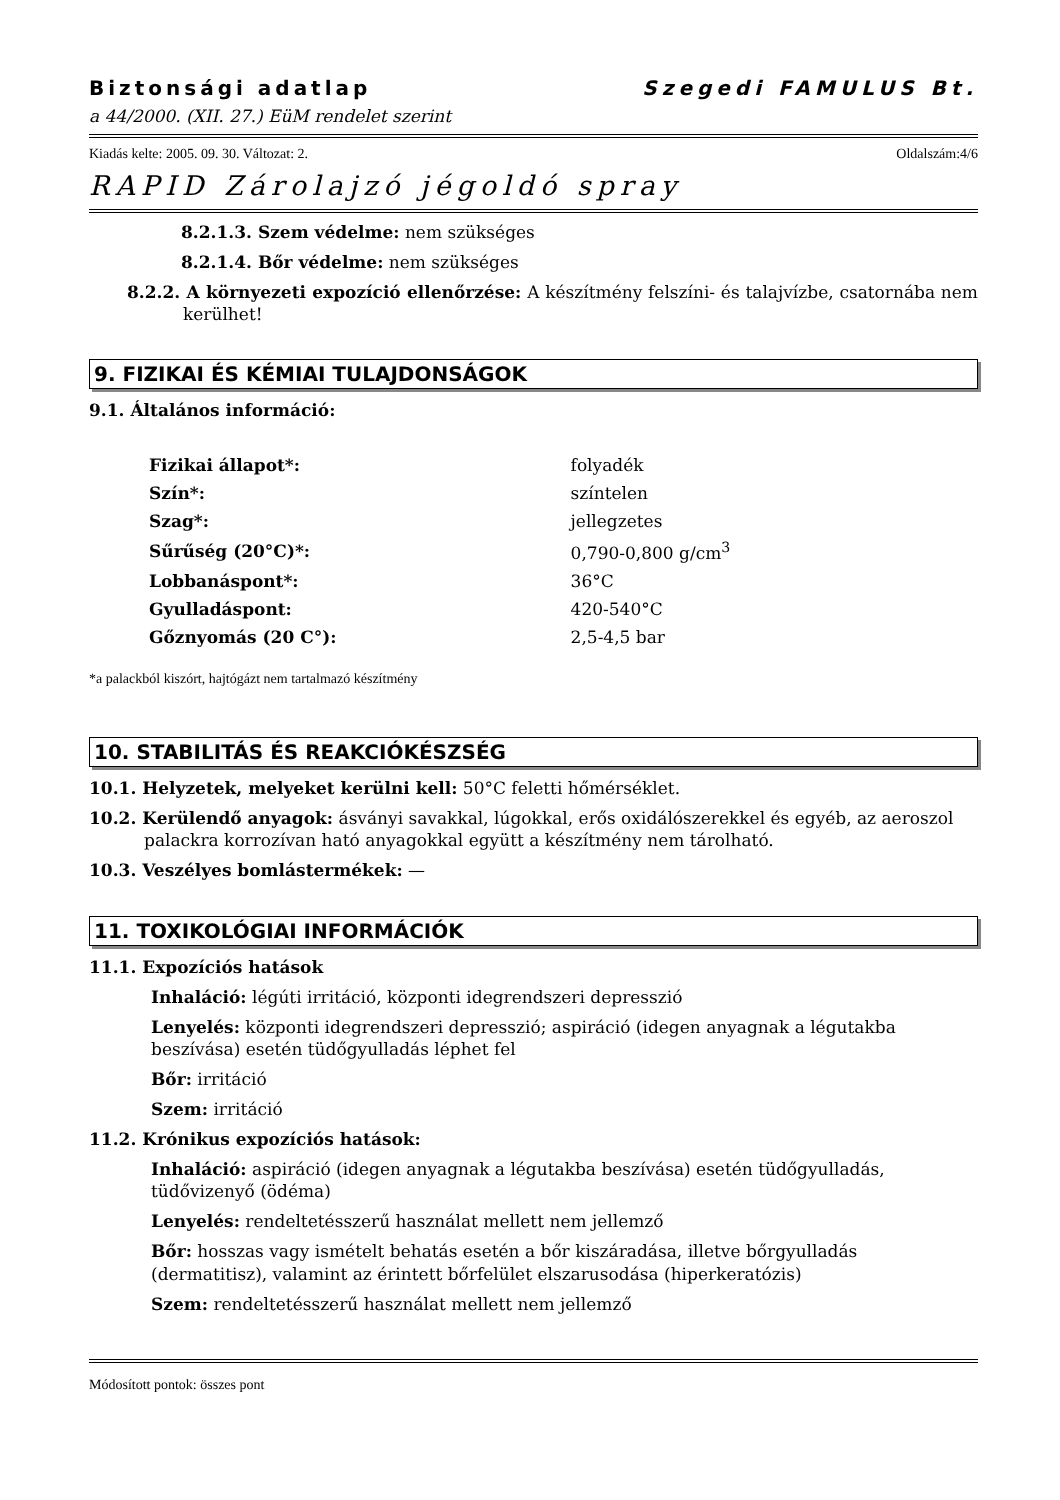Biztonsági adatlap Szegedi FAMULUS Bt.
a 44/2000. (XII. 27.) EüM rendelet szerint
Kiadás kelte: 2005. 09. 30. Változat: 2. Oldalszám:4/6
RAPID Zárolajzó jégoldó spray
8.2.1.3. Szem védelme: nem szükséges
8.2.1.4. Bőr védelme: nem szükséges
8.2.2. A környezeti expozíció ellenőrzése: A készítmény felszíni- és talajvízbe, csatornába nem kerülhet!
9. FIZIKAI ÉS KÉMIAI TULAJDONSÁGOK
9.1. Általános információ:
| Fizikai állapot*: | folyadék |
| Szín*: | színtelen |
| Szag*: | jellegzetes |
| Sűrűség (20°C)*: | 0,790-0,800 g/cm<sup>3</sup> |
| Lobbanáspont*: | 36°C |
| Gyulladáspont: | 420-540°C |
| Gőznyomás (20 C°): | 2,5-4,5 bar |
*a palackból kiszórt, hajtógázt nem tartalmazó készítmény
10. STABILITÁS ÉS REAKCIÓKÉSZSÉG
10.1. Helyzetek, melyeket kerülni kell: 50°C feletti hőmérséklet.
10.2. Kerülendő anyagok: ásványi savakkal, lúgokkal, erős oxidálószerekkel és egyéb, az aeroszol palackra korrozívan ható anyagokkal együtt a készítmény nem tárolható.
10.3. Veszélyes bomlástermékek: —
11. TOXIKOLÓGIAI INFORMÁCIÓK
11.1. Expozíciós hatások
Inhaláció: légúti irritáció, központi idegrendszeri depresszió
Lenyelés: központi idegrendszeri depresszió; aspiráció (idegen anyagnak a légutakba beszívása) esetén tüdőgyulladás léphet fel
Bőr: irritáció
Szem: irritáció
11.2. Krónikus expozíciós hatások:
Inhaláció: aspiráció (idegen anyagnak a légutakba beszívása) esetén tüdőgyulladás, tüdővizenyő (ödéma)
Lenyelés: rendeltetésszerű használat mellett nem jellemző
Bőr: hosszas vagy ismételt behatás esetén a bőr kiszáradása, illetve bőrgyulladás (dermatitisz), valamint az érintett bőrfelület elszarusodása (hiperkeratózis)
Szem: rendeltetésszerű használat mellett nem jellemző
Módosított pontok: összes pont